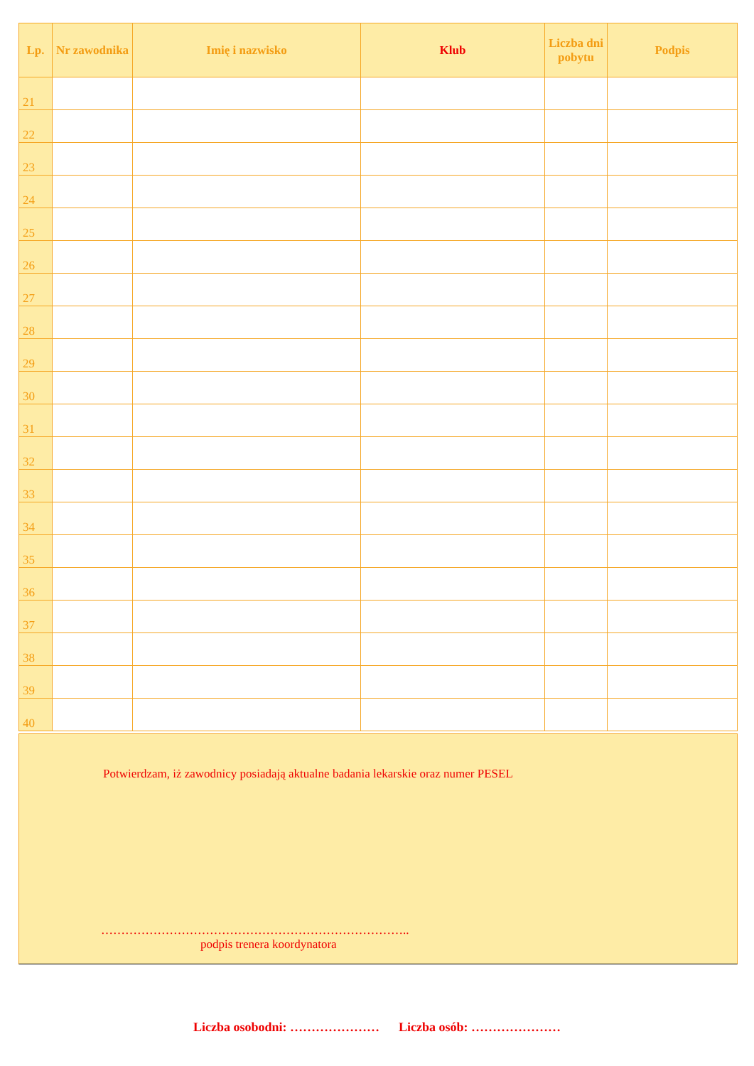| Lp. | Nr zawodnika | Imię i nazwisko | Klub | Liczba dni pobytu | Podpis |
| --- | --- | --- | --- | --- | --- |
| 21 | | | | | |
| 22 | | | | | |
| 23 | | | | | |
| 24 | | | | | |
| 25 | | | | | |
| 26 | | | | | |
| 27 | | | | | |
| 28 | | | | | |
| 29 | | | | | |
| 30 | | | | | |
| 31 | | | | | |
| 32 | | | | | |
| 33 | | | | | |
| 34 | | | | | |
| 35 | | | | | |
| 36 | | | | | |
| 37 | | | | | |
| 38 | | | | | |
| 39 | | | | | |
| 40 | | | | | |
Potwierdzam, iż zawodnicy posiadają aktualne badania lekarskie oraz numer PESEL
…………………………………………………………………..
podpis trenera koordynatora
Liczba osobodni: ………………… Liczba osób: …………………